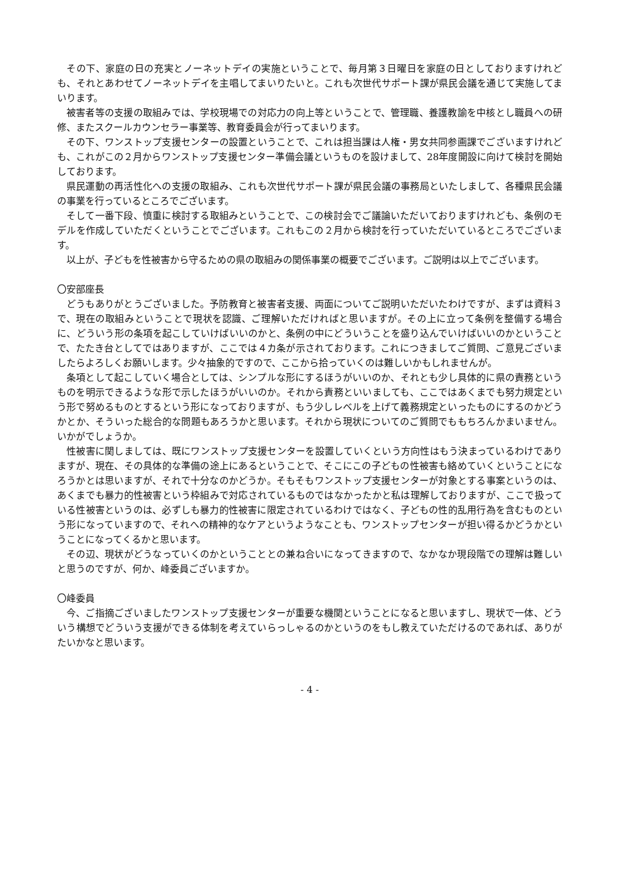その下、家庭の日の充実とノーネットデイの実施ということで、毎月第３日曜日を家庭の日としておりますけれども、それとあわせてノーネットデイを主唱してまいりたいと。これも次世代サポート課が県民会議を通じて実施してまいります。
被害者等の支援の取組みでは、学校現場での対応力の向上等ということで、管理職、養護教諭を中核とし職員への研修、またスクールカウンセラー事業等、教育委員会が行ってまいります。
その下、ワンストップ支援センターの設置ということで、これは担当課は人権・男女共同参画課でございますけれども、これがこの２月からワンストップ支援センター準備会議というものを設けまして、28年度開設に向けて検討を開始しております。
県民運動の再活性化への支援の取組み、これも次世代サポート課が県民会議の事務局といたしまして、各種県民会議の事業を行っているところでございます。
そして一番下段、慎重に検討する取組みということで、この検討会でご議論いただいておりますけれども、条例のモデルを作成していただくということでございます。これもこの２月から検討を行っていただいているところでございます。
以上が、子どもを性被害から守るための県の取組みの関係事業の概要でございます。ご説明は以上でございます。
〇安部座長
どうもありがとうございました。予防教育と被害者支援、両面についてご説明いただいたわけですが、まずは資料３で、現在の取組みということで現状を認識、ご理解いただければと思いますが。その上に立って条例を整備する場合に、どういう形の条項を起こしていけばいいのかと、条例の中にどういうことを盛り込んでいけばいいのかということで、たたき台としてではありますが、ここでは４カ条が示されております。これにつきましてご質問、ご意見ございましたらよろしくお願いします。少々抽象的ですので、ここから拾っていくのは難しいかもしれませんが。
条項として起こしていく場合としては、シンプルな形にするほうがいいのか、それとも少し具体的に県の責務というものを明示できるような形で示したほうがいいのか。それから責務といいましても、ここではあくまでも努力規定という形で努めるものとするという形になっておりますが、もう少しレベルを上げて義務規定といったものにするのかどうかとか、そういった総合的な問題もあろうかと思います。それから現状についてのご質問でももちろんかまいません。いかがでしょうか。
性被害に関しましては、既にワンストップ支援センターを設置していくという方向性はもう決まっているわけでありますが、現在、その具体的な準備の途上にあるということで、そこにこの子どもの性被害も絡めていくということになろうかとは思いますが、それで十分なのかどうか。そもそもワンストップ支援センターが対象とする事案というのは、あくまでも暴力的性被害という枠組みで対応されているものではなかったかと私は理解しておりますが、ここで扱っている性被害というのは、必ずしも暴力的性被害に限定されているわけではなく、子どもの性的乱用行為を含むものという形になっていますので、それへの精神的なケアというようなことも、ワンストップセンターが担い得るかどうかということになってくるかと思います。
その辺、現状がどうなっていくのかということとの兼ね合いになってきますので、なかなか現段階での理解は難しいと思うのですが、何か、峰委員ございますか。
〇峰委員
今、ご指摘ございましたワンストップ支援センターが重要な機関ということになると思いますし、現状で一体、どういう構想でどういう支援ができる体制を考えていらっしゃるのかというのをもし教えていただけるのであれば、ありがたいかなと思います。
- 4 -